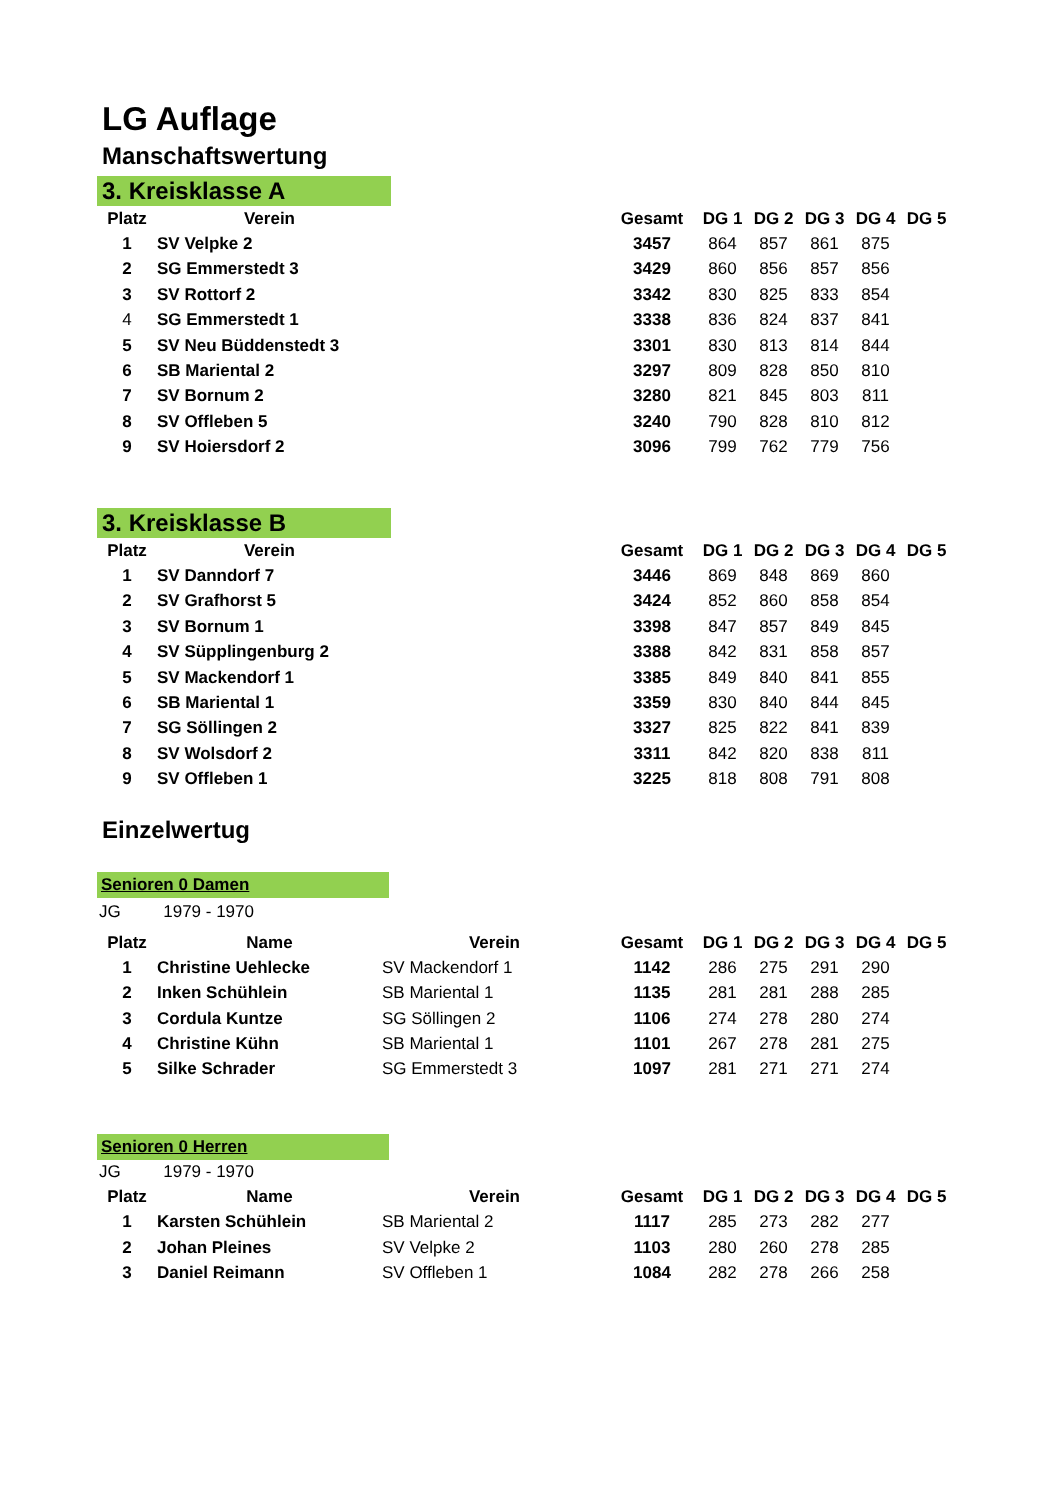LG Auflage
Manschaftswertung
3. Kreisklasse A
| Platz | Verein | | Gesamt | DG 1 | DG 2 | DG 3 | DG 4 | DG 5 |
| --- | --- | --- | --- | --- | --- | --- | --- | --- |
| 1 | SV Velpke 2 | | 3457 | 864 | 857 | 861 | 875 | |
| 2 | SG Emmerstedt 3 | | 3429 | 860 | 856 | 857 | 856 | |
| 3 | SV Rottorf 2 | | 3342 | 830 | 825 | 833 | 854 | |
| 4 | SG Emmerstedt 1 | | 3338 | 836 | 824 | 837 | 841 | |
| 5 | SV Neu Büddenstedt 3 | | 3301 | 830 | 813 | 814 | 844 | |
| 6 | SB Mariental 2 | | 3297 | 809 | 828 | 850 | 810 | |
| 7 | SV Bornum 2 | | 3280 | 821 | 845 | 803 | 811 | |
| 8 | SV Offleben 5 | | 3240 | 790 | 828 | 810 | 812 | |
| 9 | SV Hoiersdorf 2 | | 3096 | 799 | 762 | 779 | 756 | |
3. Kreisklasse B
| Platz | Verein | | Gesamt | DG 1 | DG 2 | DG 3 | DG 4 | DG 5 |
| --- | --- | --- | --- | --- | --- | --- | --- | --- |
| 1 | SV Danndorf 7 | | 3446 | 869 | 848 | 869 | 860 | |
| 2 | SV Grafhorst 5 | | 3424 | 852 | 860 | 858 | 854 | |
| 3 | SV Bornum 1 | | 3398 | 847 | 857 | 849 | 845 | |
| 4 | SV Süpplingenburg 2 | | 3388 | 842 | 831 | 858 | 857 | |
| 5 | SV Mackendorf 1 | | 3385 | 849 | 840 | 841 | 855 | |
| 6 | SB Mariental 1 | | 3359 | 830 | 840 | 844 | 845 | |
| 7 | SG Söllingen 2 | | 3327 | 825 | 822 | 841 | 839 | |
| 8 | SV Wolsdorf 2 | | 3311 | 842 | 820 | 838 | 811 | |
| 9 | SV Offleben 1 | | 3225 | 818 | 808 | 791 | 808 | |
Einzelwertug
Senioren 0 Damen
JG 1979 - 1970
| Platz | Name | Verein | Gesamt | DG 1 | DG 2 | DG 3 | DG 4 | DG 5 |
| --- | --- | --- | --- | --- | --- | --- | --- | --- |
| 1 | Christine Uehlecke | SV Mackendorf 1 | 1142 | 286 | 275 | 291 | 290 | |
| 2 | Inken Schühlein | SB Mariental 1 | 1135 | 281 | 281 | 288 | 285 | |
| 3 | Cordula Kuntze | SG Söllingen 2 | 1106 | 274 | 278 | 280 | 274 | |
| 4 | Christine Kühn | SB Mariental 1 | 1101 | 267 | 278 | 281 | 275 | |
| 5 | Silke Schrader | SG Emmerstedt 3 | 1097 | 281 | 271 | 271 | 274 | |
Senioren 0 Herren
JG 1979 - 1970
| Platz | Name | Verein | Gesamt | DG 1 | DG 2 | DG 3 | DG 4 | DG 5 |
| --- | --- | --- | --- | --- | --- | --- | --- | --- |
| 1 | Karsten Schühlein | SB Mariental 2 | 1117 | 285 | 273 | 282 | 277 | |
| 2 | Johan Pleines | SV Velpke 2 | 1103 | 280 | 260 | 278 | 285 | |
| 3 | Daniel Reimann | SV Offleben 1 | 1084 | 282 | 278 | 266 | 258 | |